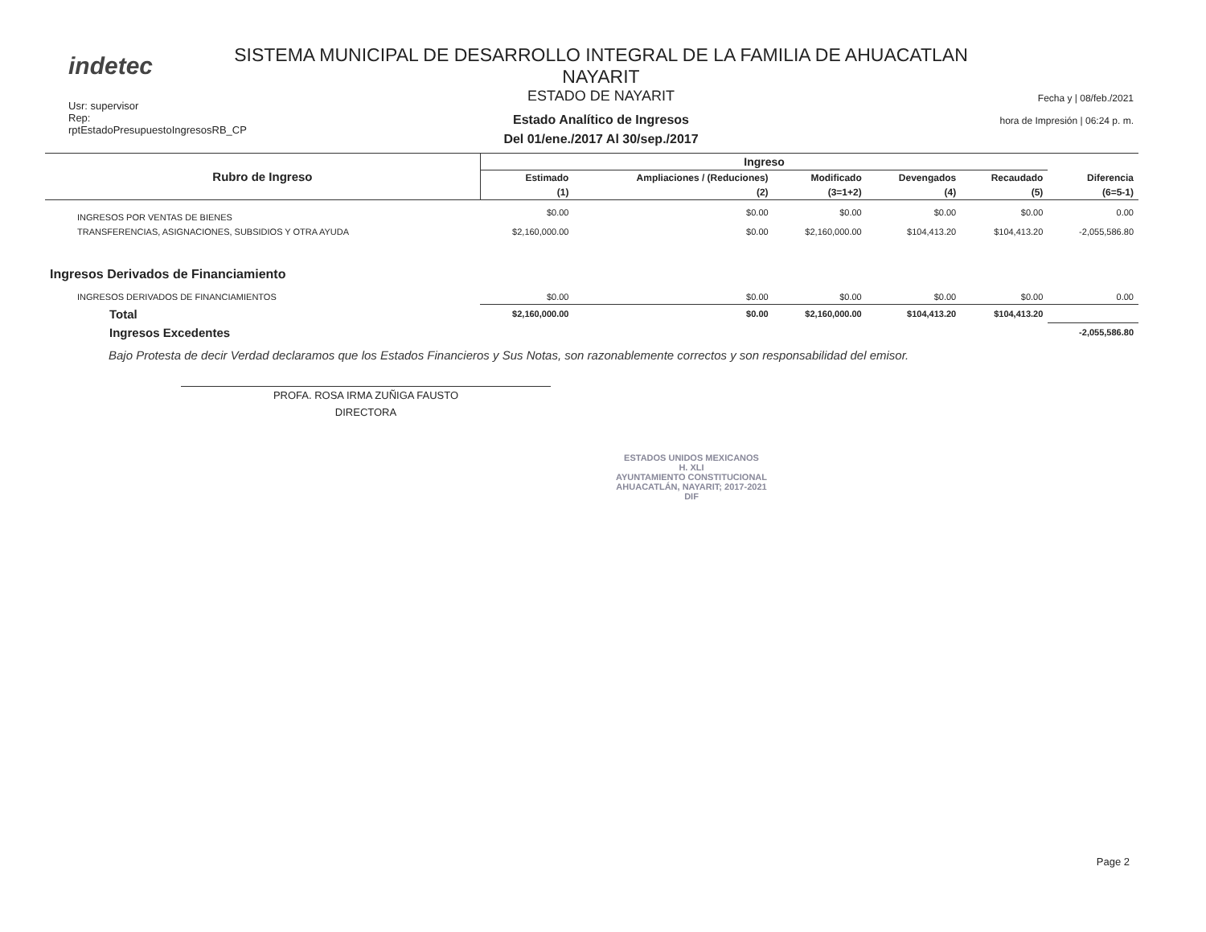indetec
Usr: supervisor
Rep: rptEstadoPresupuestoIngresosRB_CP
SISTEMA MUNICIPAL DE DESARROLLO INTEGRAL DE LA FAMILIA DE AHUACATLAN NAYARIT
ESTADO DE NAYARIT
Estado Analítico de Ingresos
Del 01/ene./2017 Al 30/sep./2017
Fecha y | 08/feb./2021
hora de Impresión | 06:24 p. m.
| Rubro de Ingreso | Ingreso | | | | | |
| --- | --- | --- | --- | --- | --- | --- |
| | Estimado | Ampliaciones / (Reduciones) | Modificado | Devengados | Recaudado | Diferencia |
| | (1) | (2) | (3=1+2) | (4) | (5) | (6=5-1) |
| INGRESOS POR VENTAS DE BIENES | $0.00 | $0.00 | $0.00 | $0.00 | $0.00 | 0.00 |
| TRANSFERENCIAS, ASIGNACIONES, SUBSIDIOS Y OTRA AYUDA | $2,160,000.00 | $0.00 | $2,160,000.00 | $104,413.20 | $104,413.20 | -2,055,586.80 |
| Ingresos Derivados de Financiamiento | | | | | | |
| INGRESOS DERIVADOS DE FINANCIAMIENTOS | $0.00 | $0.00 | $0.00 | $0.00 | $0.00 | 0.00 |
| Total | $2,160,000.00 | $0.00 | $2,160,000.00 | $104,413.20 | $104,413.20 | |
| Ingresos Excedentes | | | | | | -2,055,586.80 |
Bajo Protesta de decir Verdad declaramos que los Estados Financieros y Sus Notas, son razonablemente correctos y son responsabilidad del emisor.
PROFA. ROSA IRMA ZUÑIGA FAUSTO
DIRECTORA
ESTADOS UNIDOS MEXICANOS
H. XLI
AYUNTAMIENTO CONSTITUCIONAL
AHUACATLÁN, NAYARIT; 2017-2021
DIF
Page 2